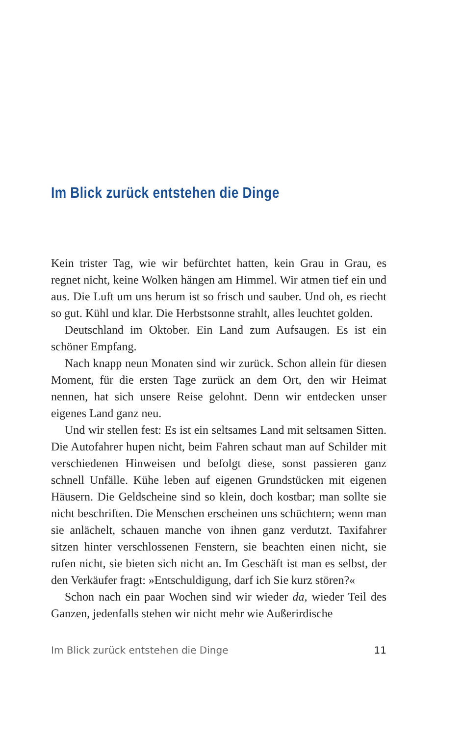Im Blick zurück entstehen die Dinge
Kein trister Tag, wie wir befürchtet hatten, kein Grau in Grau, es regnet nicht, keine Wolken hängen am Himmel. Wir atmen tief ein und aus. Die Luft um uns herum ist so frisch und sauber. Und oh, es riecht so gut. Kühl und klar. Die Herbstsonne strahlt, alles leuchtet golden.
Deutschland im Oktober. Ein Land zum Aufsaugen. Es ist ein schöner Empfang.
Nach knapp neun Monaten sind wir zurück. Schon allein für diesen Moment, für die ersten Tage zurück an dem Ort, den wir Heimat nennen, hat sich unsere Reise gelohnt. Denn wir entdecken unser eigenes Land ganz neu.
Und wir stellen fest: Es ist ein seltsames Land mit seltsamen Sitten. Die Autofahrer hupen nicht, beim Fahren schaut man auf Schilder mit verschiedenen Hinweisen und befolgt diese, sonst passieren ganz schnell Unfälle. Kühe leben auf eigenen Grundstücken mit eigenen Häusern. Die Geldscheine sind so klein, doch kostbar; man sollte sie nicht beschriften. Die Menschen erscheinen uns schüchtern; wenn man sie anlächelt, schauen manche von ihnen ganz verdutzt. Taxifahrer sitzen hinter verschlossenen Fenstern, sie beachten einen nicht, sie rufen nicht, sie bieten sich nicht an. Im Geschäft ist man es selbst, der den Verkäufer fragt: »Entschuldigung, darf ich Sie kurz stören?«
Schon nach ein paar Wochen sind wir wieder da, wieder Teil des Ganzen, jedenfalls stehen wir nicht mehr wie Außerirdische
Im Blick zurück entstehen die Dinge 11